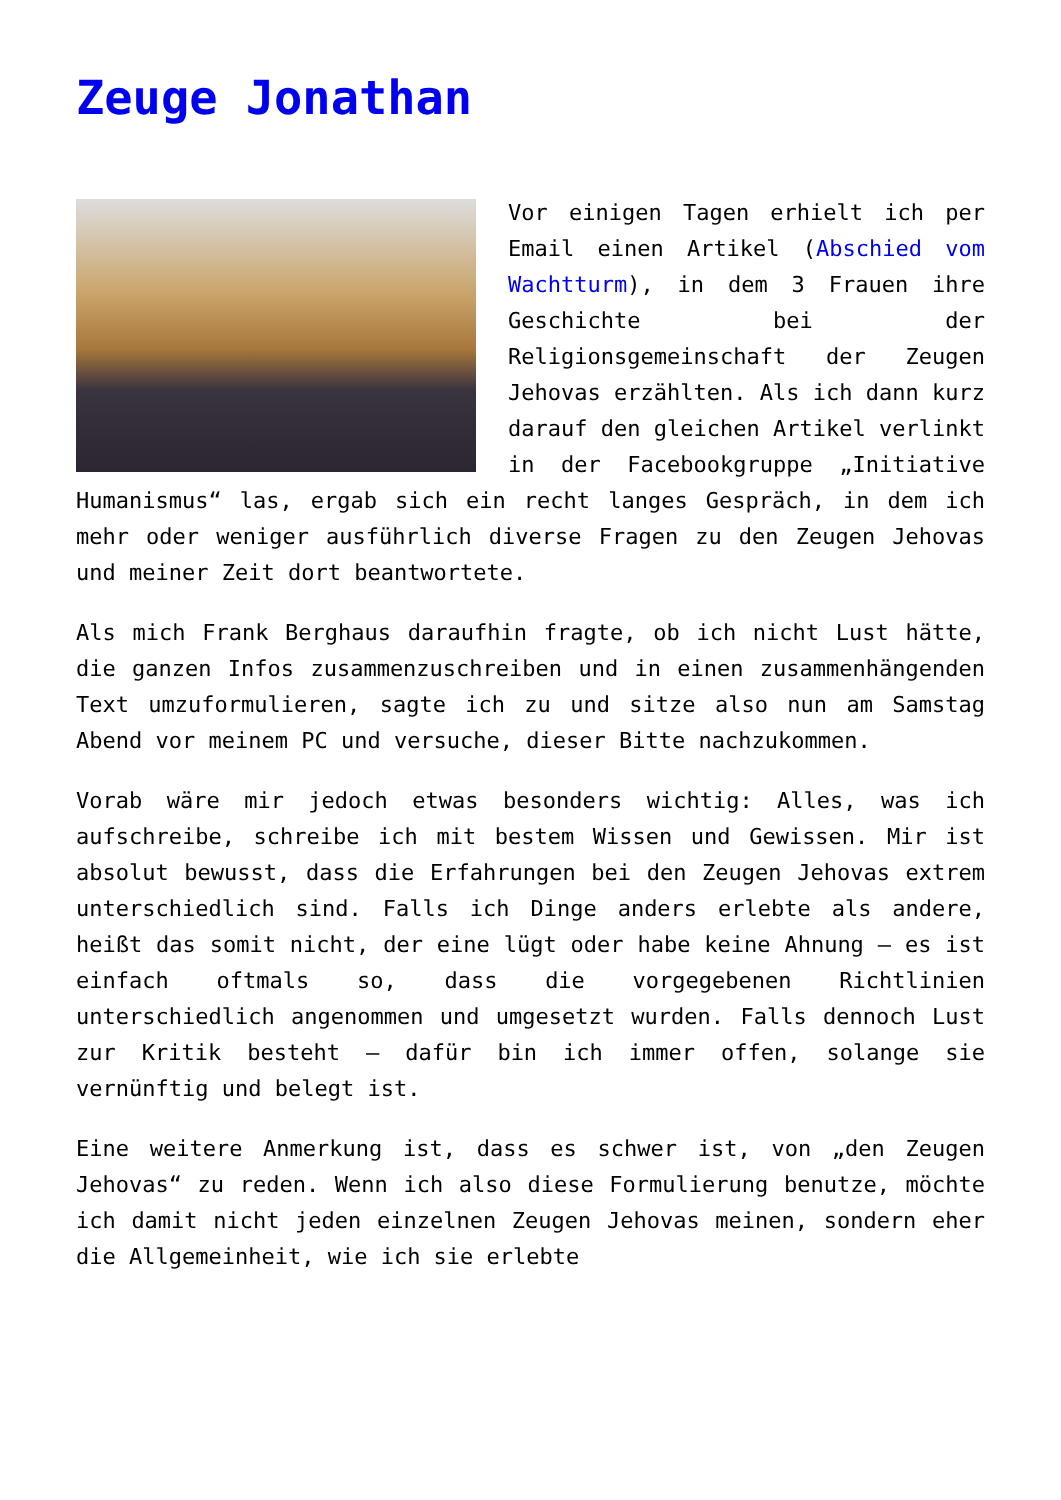Zeuge Jonathan
Vor einigen Tagen erhielt ich per Email einen Artikel (Abschied vom Wachtturm), in dem 3 Frauen ihre Geschichte bei der Religionsgemeinschaft der Zeugen Jehovas erzählten. Als ich dann kurz darauf den gleichen Artikel verlinkt in der Facebookgruppe „Initiative Humanismus“ las, ergab sich ein recht langes Gespräch, in dem ich mehr oder weniger ausführlich diverse Fragen zu den Zeugen Jehovas und meiner Zeit dort beantwortete.
Als mich Frank Berghaus daraufhin fragte, ob ich nicht Lust hätte, die ganzen Infos zusammenzuschreiben und in einen zusammenhängenden Text umzuformulieren, sagte ich zu und sitze also nun am Samstag Abend vor meinem PC und versuche, dieser Bitte nachzukommen.
Vorab wäre mir jedoch etwas besonders wichtig: Alles, was ich aufschreibe, schreibe ich mit bestem Wissen und Gewissen. Mir ist absolut bewusst, dass die Erfahrungen bei den Zeugen Jehovas extrem unterschiedlich sind. Falls ich Dinge anders erlebte als andere, heißt das somit nicht, der eine lügt oder habe keine Ahnung – es ist einfach oftmals so, dass die vorgegebenen Richtlinien unterschiedlich angenommen und umgesetzt wurden. Falls dennoch Lust zur Kritik besteht – dafür bin ich immer offen, solange sie vernünftig und belegt ist.
Eine weitere Anmerkung ist, dass es schwer ist, von „den Zeugen Jehovas“ zu reden. Wenn ich also diese Formulierung benutze, möchte ich damit nicht jeden einzelnen Zeugen Jehovas meinen, sondern eher die Allgemeinheit, wie ich sie erlebte